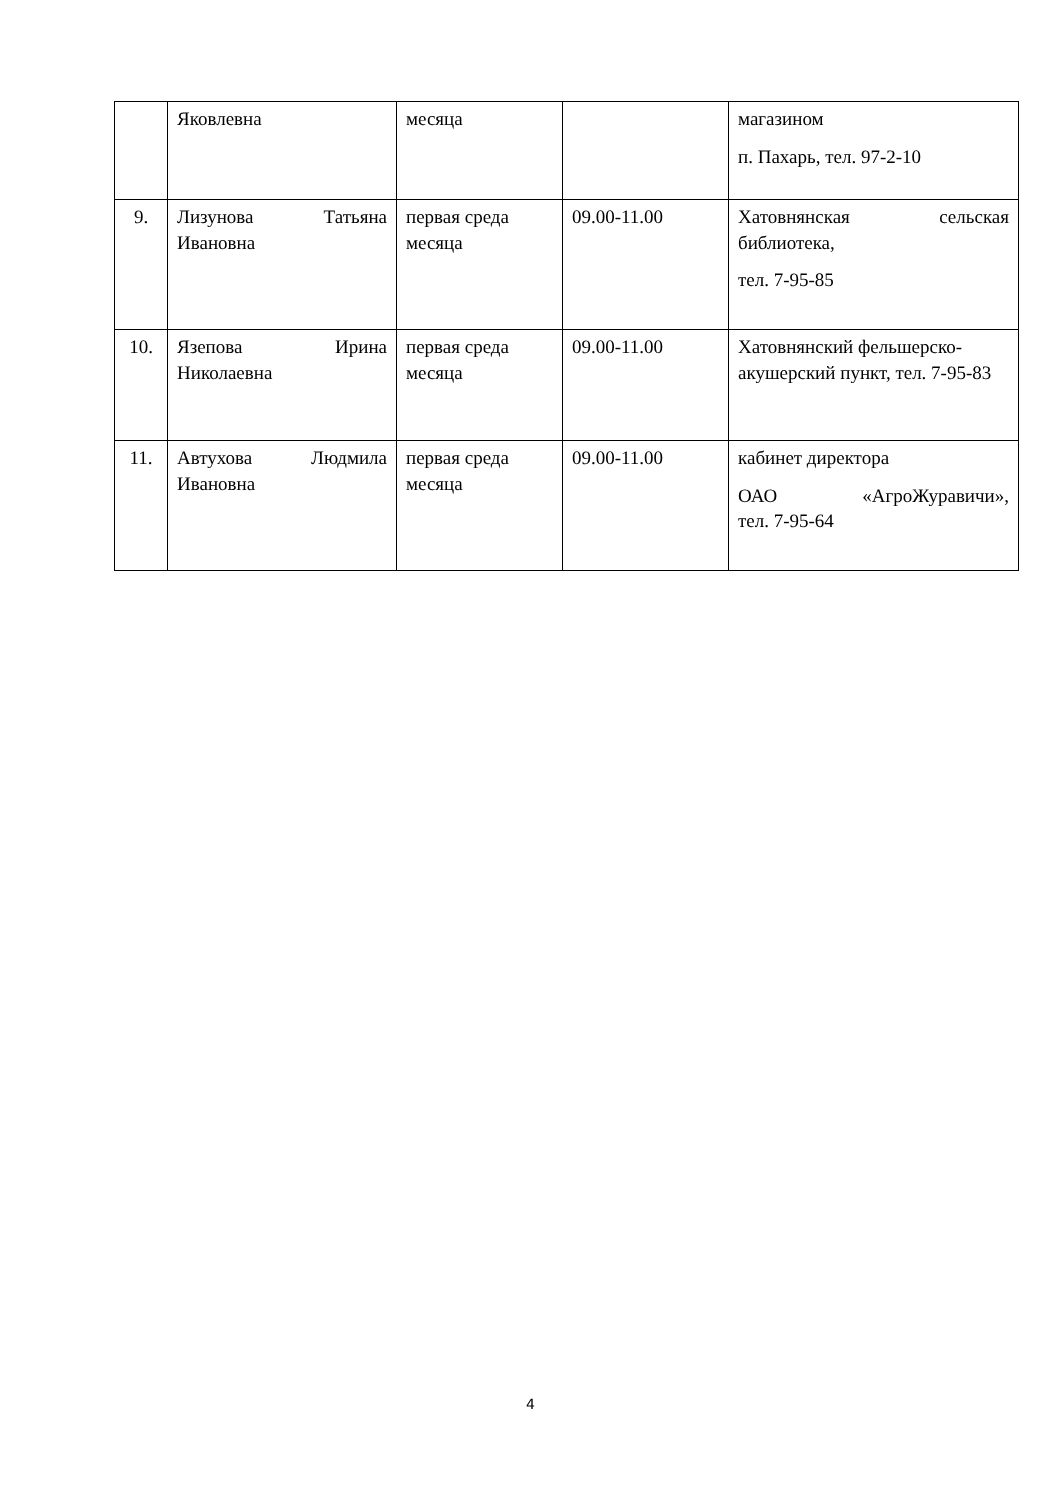| | Яковлевна | месяца | | магазином п. Пахарь, тел. 97-2-10 |
| 9. | Лизунова Татьяна Ивановна | первая среда месяца | 09.00-11.00 | Хатовнянская сельская библиотека, тел. 7-95-85 |
| 10. | Язепова Ирина Николаевна | первая среда месяца | 09.00-11.00 | Хатовнянский фельшерско-акушерский пункт, тел. 7-95-83 |
| 11. | Автухова Людмила Ивановна | первая среда месяца | 09.00-11.00 | кабинет директора ОАО «АгроЖуравичи», тел. 7-95-64 |
4